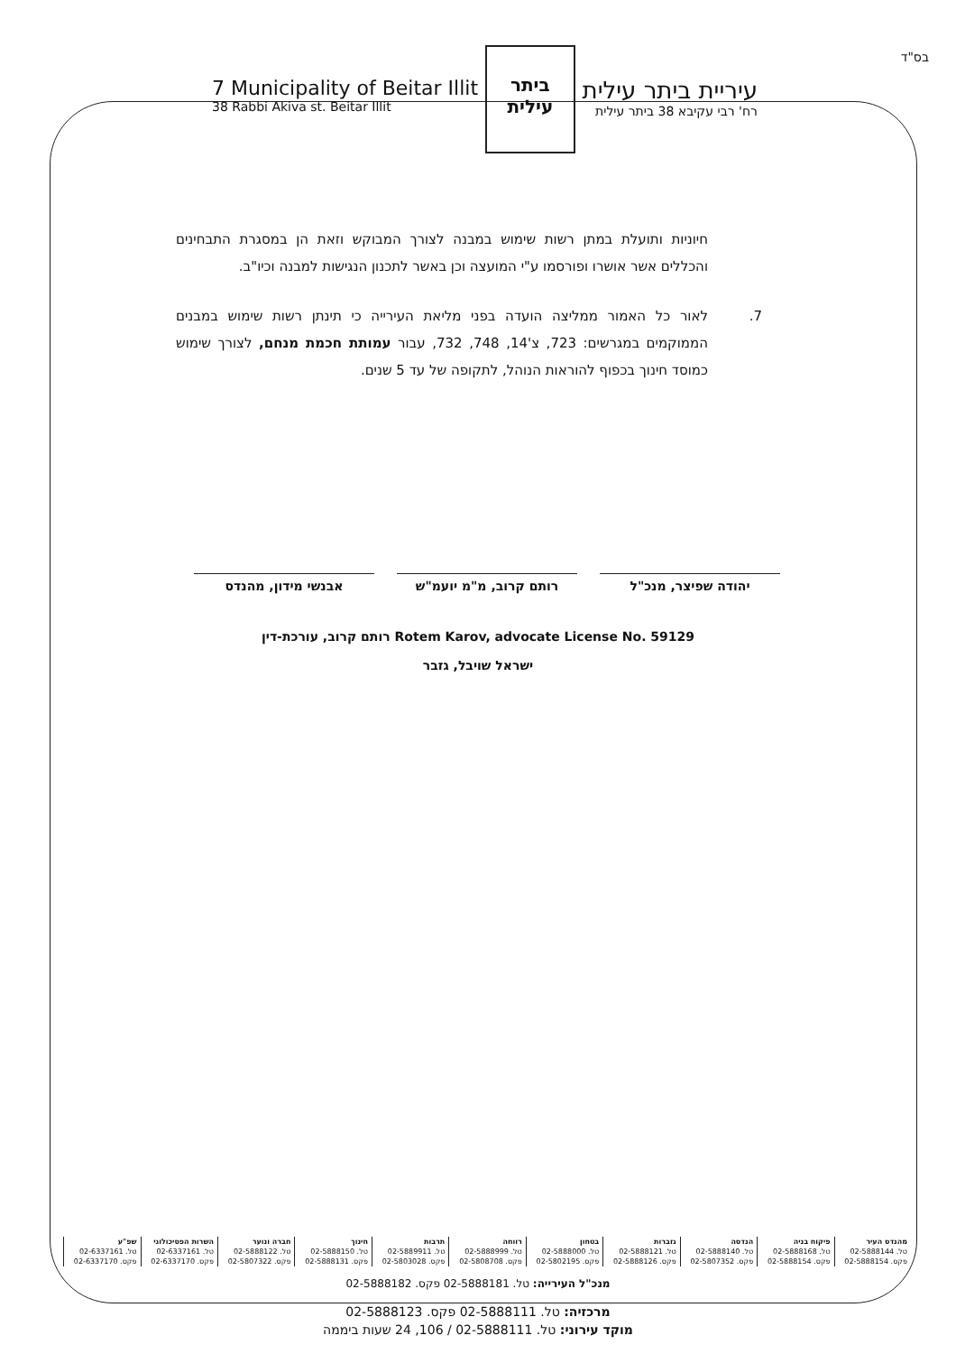בס"ד
7 Municipality of Beitar Illit
38 Rabbi Akiva st. Beitar Illit
ביתר עילית
עיריית ביתר עילית
רח' רבי עקיבא 38 ביתר עילית
חיוניות ותועלת במתן רשות שימוש במבנה לצורך המבוקש וזאת הן במסגרת התבחינים והכללים אשר אושרו ופורסמו ע"י המועצה וכן באשר לתכנון הנגישות למבנה וכיו"ב.
7. לאור כל האמור ממליצה הועדה בפני מליאת העירייה כי תינתן רשות שימוש במבנים הממוקמים במגרשים: 723, צ'14, 748, 732, עבור עמותת חכמת מנחם, לצורך שימוש כמוסד חינוך בכפוף להוראות הנוהל, לתקופה של עד 5 שנים.
יהודה שפיצר, מנכ"ל רותם קרוב, מ"מ יועמ"ש אבנשי מידון, מהנדס
רותם קרוב, עורכת-דין Rotem Karov, advocate License No. 59129
ישראל שויבל, גזבר
| מהנדס העיר | פיקוח בניה | הנדסה | גזברות | בטחון | רווחה | תרבות | חינוך | חברה ונוער | השרות הפסיכולוגי | שפ"ע |
| --- | --- | --- | --- | --- | --- | --- | --- | --- | --- | --- |
| טל. 02-5888144 | טל. 02-5888168 | טל. 02-5888140 | טל. 02-5888121 | טל. 02-5888000 | טל. 02-5888999 | טל. 02-5889911 | טל. 02-5888150 | טל. 02-5888122 | טל. 02-6337161 | טל. 02-6337161 |
| פקס. 02-5888154 | פקס. 02-5888154 | פקס. 02-5807352 | פקס. 02-5888126 | פקס. 02-5802195 | פקס. 02-5808708 | פקס. 02-5803028 | פקס. 02-5888131 | פקס. 02-5807322 | פקס. 02-6337170 | פקס. 02-6337170 |
מנכ"ל העירייה: טל. 02-5888181 פקס. 02-5888182
מרכזיה: טל. 02-5888111 פקס. 02-5888123
מוקד עירוני: טל. 02-5888111 / 106, 24 שעות ביממה